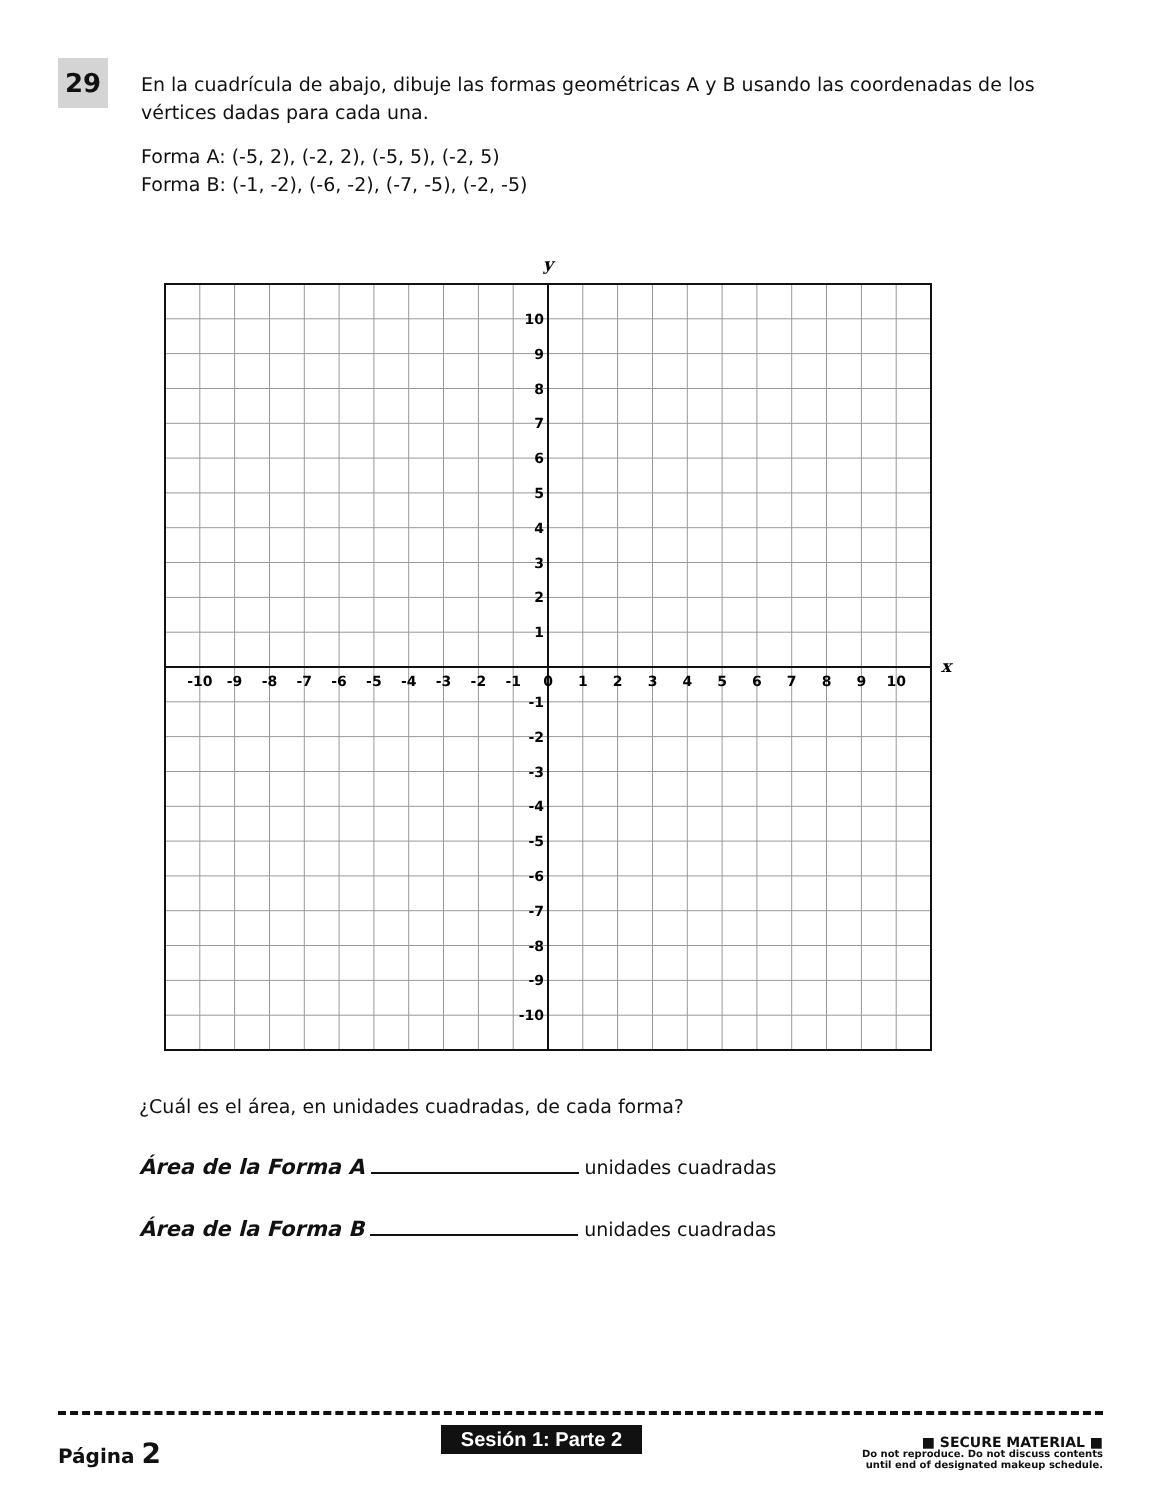29
En la cuadrícula de abajo, dibuje las formas geométricas A y B usando las coordenadas de los vértices dadas para cada una.
Forma A: (-5, 2), (-2, 2), (-5, 5), (-2, 5)
Forma B: (-1, -2), (-6, -2), (-7, -5), (-2, -5)
y
x
-10
-9
-8
-7
-6
-5
-4
-3
-2
-1
0
1
2
3
4
5
6
7
8
9
10
10
9
8
7
6
5
4
3
2
1
-1
-2
-3
-4
-5
-6
-7
-8
-9
-10
¿Cuál es el área, en unidades cuadradas, de cada forma?
Área de la Forma A unidades cuadradas
Área de la Forma B unidades cuadradas
Página 2
Sesión 1: Parte 2
■ SECURE MATERIAL ■
Do not reproduce. Do not discuss contents
until end of designated makeup schedule.